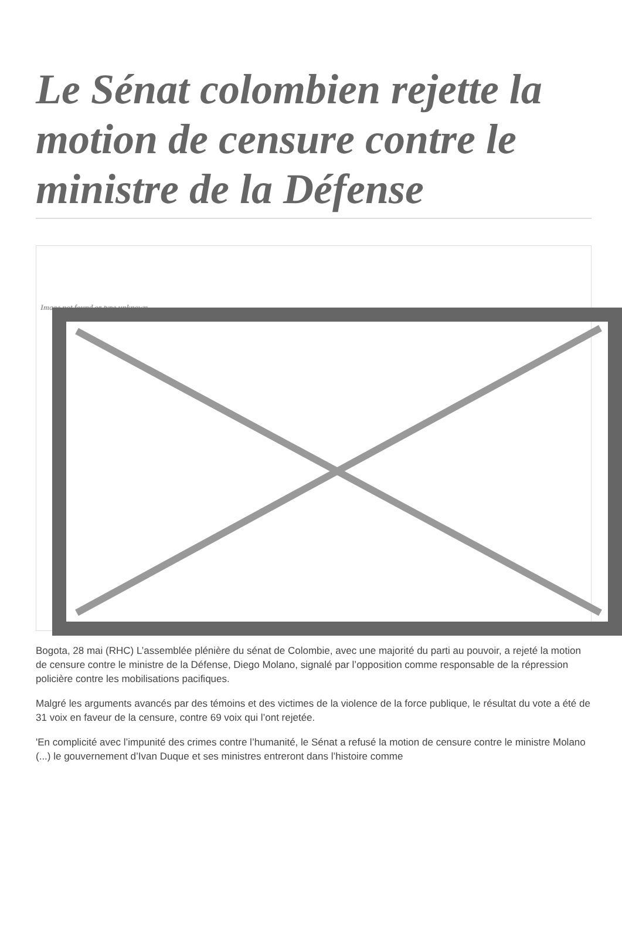Le Sénat colombien rejette la motion de censure contre le ministre de la Défense
Image not found or type unknown
Bogota, 28 mai (RHC) L’assemblée plénière du sénat de Colombie, avec une majorité du parti au pouvoir, a rejeté la motion de censure contre le ministre de la Défense, Diego Molano, signalé par l’opposition comme responsable de la répression policière contre les mobilisations pacifiques.
Malgré les arguments avancés par des témoins et des victimes de la violence de la force publique, le résultat du vote a été de 31 voix en faveur de la censure, contre 69 voix qui l’ont rejetée.
'En complicité avec l’impunité des crimes contre l’humanité, le Sénat a refusé la motion de censure contre le ministre Molano (...) le gouvernement d’Ivan Duque et ses ministres entreront dans l’histoire comme